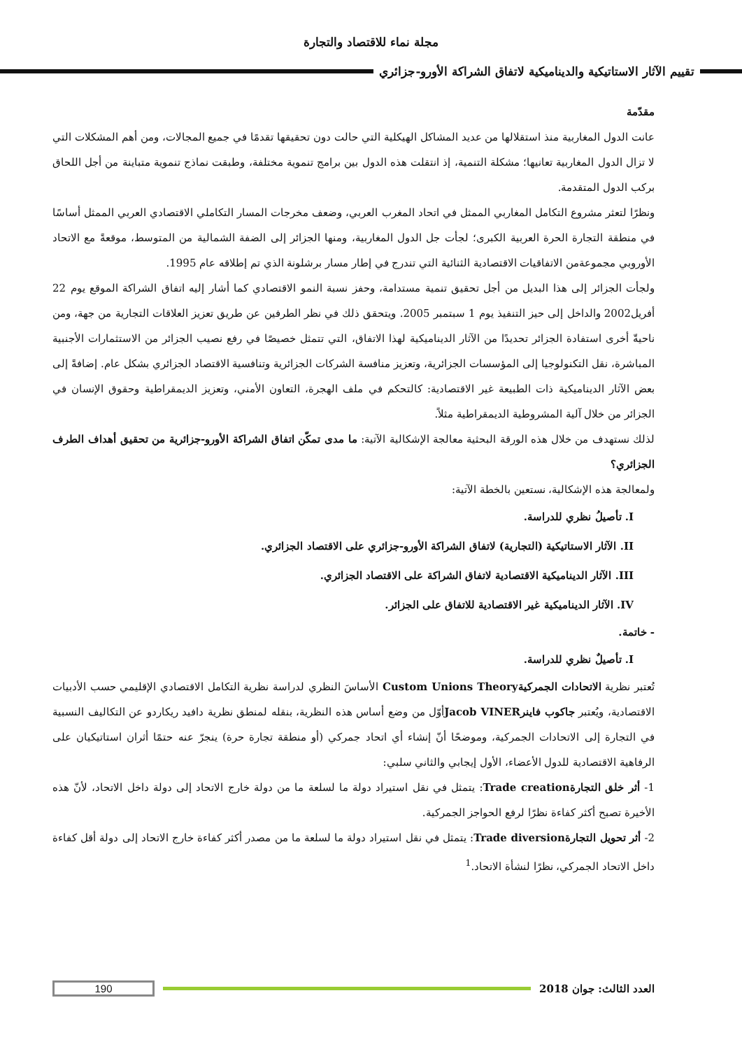مجلة نماء للاقتصاد والتجارة
تقييم الآثار الاستاتيكية والديناميكية لاتفاق الشراكة الأورو-جزائري
مقدّمة
عانت الدول المغاربية منذ استقلالها من عديد المشاكل الهيكلية التي حالت دون تحقيقها تقدمًا في جميع المجالات، ومن أهم المشكلات التي لا تزال الدول المغاربية تعانيها؛ مشكلة التنمية، إذ انتقلت هذه الدول بين برامج تنموية مختلفة، وطبقت نماذج تنموية متباينة من أجل اللحاق بركب الدول المتقدمة.
ونظرًا لتعثر مشروع التكامل المغاربي الممثل في اتحاد المغرب العربي، وضعف مخرجات المسار التكاملي الاقتصادي العربي الممثل أساسًا في منطقة التجارة الحرة العربية الكبرى؛ لجأت جل الدول المغاربية، ومنها الجزائر إلى الضفة الشمالية من المتوسط، موقعةً مع الاتحاد الأوروبي مجموعةمن الاتفاقيات الاقتصادية الثنائية التي تندرج في إطار مسار برشلونة الذي تم إطلاقه عام 1995.
ولجأت الجزائر إلى هذا البديل من أجل تحقيق تنمية مستدامة، وحفز نسبة النمو الاقتصادي كما أشار إليه اتفاق الشراكة الموقع يوم 22 أفريل2002 والداخل إلى حيز التنفيذ يوم 1 سبتمبر 2005. ويتحقق ذلك في نظر الطرفين عن طريق تعزيز العلاقات التجارية من جهة، ومن ناحيةّ أخرى استفادة الجزائر تحديدًا من الآثار الديناميكية لهذا الاتفاق، التي تتمثل خصيصًا في رفع نصيب الجزائر من الاستثمارات الأجنبية المباشرة، نقل التكنولوجيا إلى المؤسسات الجزائرية، وتعزيز منافسة الشركات الجزائرية وتنافسية الاقتصاد الجزائري بشكل عام. إضافةً إلى بعض الآثار الديناميكية ذات الطبيعة غير الاقتصادية: كالتحكم في ملف الهجرة، التعاون الأمني، وتعزيز الديمقراطية وحقوق الإنسان في الجزائر من خلال آلية المشروطية الديمقراطية مثلاً.
لذلك نستهدف من خلال هذه الورقة البحثية معالجة الإشكالية الآتية: ما مدى تمكّن اتفاق الشراكة الأورو-جزائرية من تحقيق أهداف الطرف الجزائري؟
ولمعالجة هذه الإشكالية، نستعين بالخطة الآتية:
I. تأصيلُ نظري للدراسة.
II. الآثار الاستاتيكية (التجارية) لاتفاق الشراكة الأورو-جزائري على الاقتصاد الجزائري.
III. الآثار الديناميكية الاقتصادية لاتفاق الشراكة على الاقتصاد الجزائري.
IV. الآثار الديناميكية غير الاقتصادية للاتفاق على الجزائر.
- خاتمة.
I. تأصيلٌ نظري للدراسة.
تُعتبر نظرية الاتحادات الجمركية Custom Unions Theory الأساسَ النظري لدراسة نظرية التكامل الاقتصادي الإقليمي حسب الأدبيات الاقتصادية، ويُعتبر جاكوب فاينر Jacob VINERأوّل من وضع أساس هذه النظرية، بنقله لمنطق نظرية دافيد ريكاردو عن التكاليف النسبية في التجارة إلى الاتحادات الجمركية، وموضحًا أنّ إنشاء أي اتحاد جمركي (أو منطقة تجارة حرة) ينجرّ عنه حتمًا أثران استاتيكيان على الرفاهية الاقتصادية للدول الأعضاء، الأول إيجابي والثاني سلبي:
1- أثر خلق التجارة Trade creation: يتمثل في نقل استيراد دولة ما لسلعة ما من دولة خارج الاتحاد إلى دولة داخل الاتحاد، لأنّ هذه الأخيرة تصبح أكثر كفاءة نظرًا لرفع الحواجز الجمركية.
2- أثر تحويل التجارة Trade diversion: يتمثل في نقل استيراد دولة ما لسلعة ما من مصدر أكثر كفاءة خارج الاتحاد إلى دولة أقل كفاءة داخل الاتحاد الجمركي، نظرًا لنشأة الاتحاد.<sup>1</sup>
العدد الثالث: جوان 2018 190